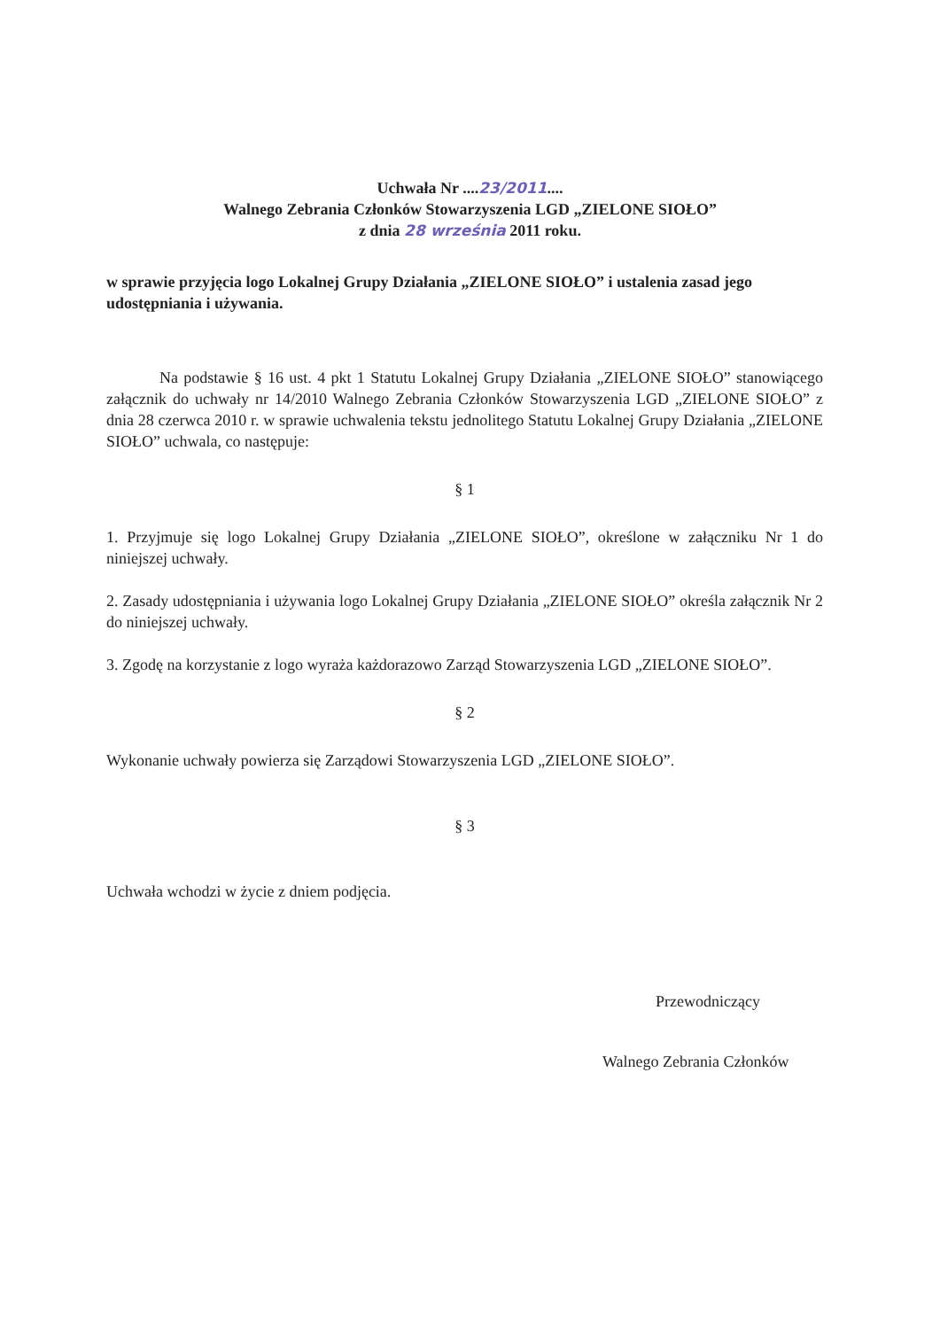Uchwała Nr ....23/2011....
Walnego Zebrania Członków Stowarzyszenia LGD „ZIELONE SIOŁO”
z dnia 28 września 2011 roku.
w sprawie przyjęcia logo Lokalnej Grupy Działania „ZIELONE SIOŁO” i ustalenia zasad jego udostępniania i używania.
Na podstawie § 16 ust. 4 pkt 1 Statutu Lokalnej Grupy Działania „ZIELONE SIOŁO” stanowiącego załącznik do uchwały nr 14/2010 Walnego Zebrania Członków Stowarzyszenia LGD „ZIELONE SIOŁO” z dnia 28 czerwca 2010 r. w sprawie uchwalenia tekstu jednolitego Statutu Lokalnej Grupy Działania „ZIELONE SIOŁO” uchwala, co następuje:
§ 1
1. Przyjmuje się logo Lokalnej Grupy Działania „ZIELONE SIOŁO”, określone w załączniku Nr 1 do niniejszej uchwały.
2. Zasady udostępniania i używania logo Lokalnej Grupy Działania „ZIELONE SIOŁO” określa załącznik Nr 2 do niniejszej uchwały.
3. Zgodę na korzystanie z logo wyraża każdorazowo Zarząd Stowarzyszenia LGD „ZIELONE SIOŁO”.
§ 2
Wykonanie uchwały powierza się Zarządowi Stowarzyszenia LGD „ZIELONE SIOŁO”.
§ 3
Uchwała wchodzi w życie z dniem podjęcia.
Przewodniczący
Walnego Zebrania Członków